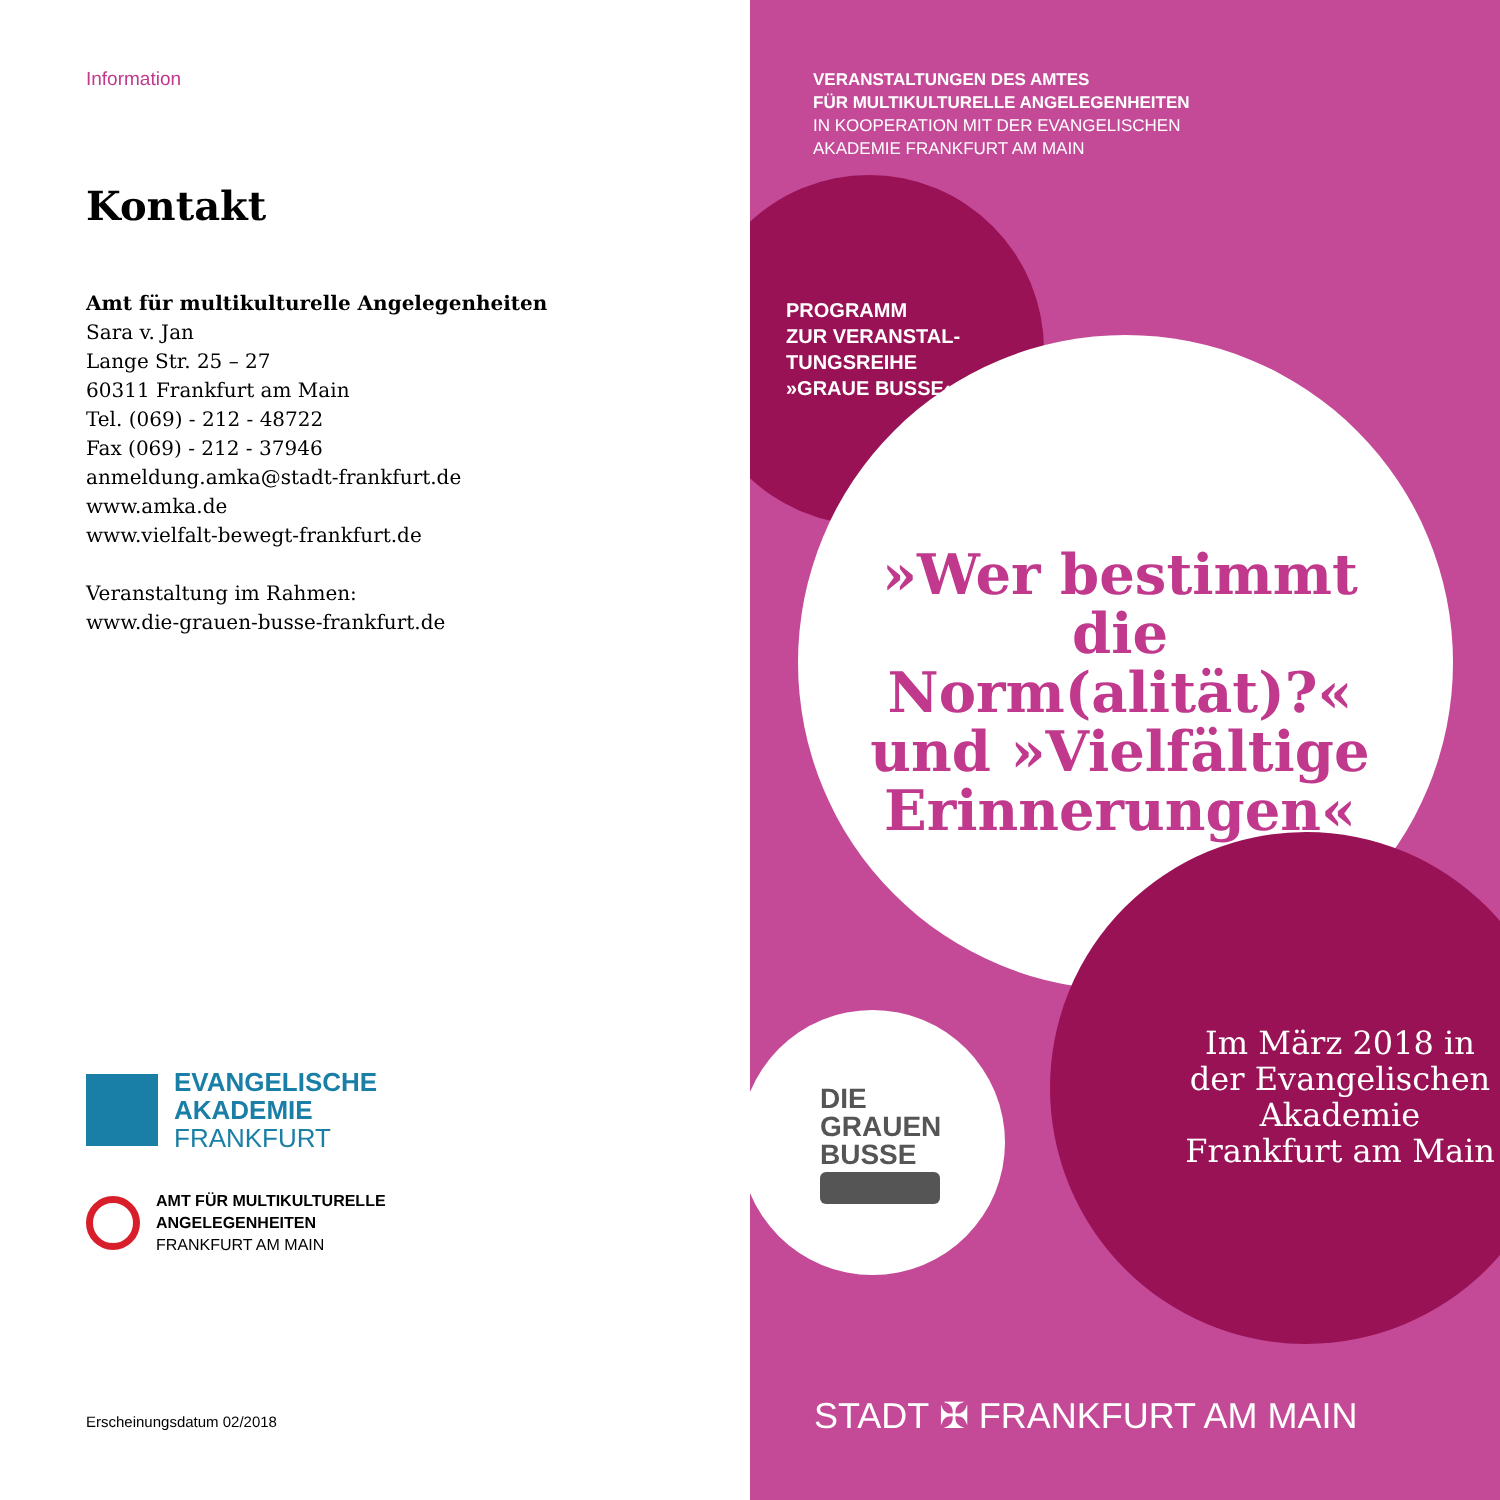Information
Kontakt
Amt für multikulturelle Angelegenheiten
Sara v. Jan
Lange Str. 25 – 27
60311 Frankfurt am Main
Tel. (069) - 212 - 48722
Fax (069) - 212 - 37946
anmeldung.amka@stadt-frankfurt.de
www.amka.de
www.vielfalt-bewegt-frankfurt.de
Veranstaltung im Rahmen:
www.die-grauen-busse-frankfurt.de
EVANGELISCHE
AKADEMIE
FRANKFURT
AMT FÜR MULTIKULTURELLE
ANGELEGENHEITEN
FRANKFURT AM MAIN
Erscheinungsdatum 02/2018
VERANSTALTUNGEN DES AMTES
FÜR MULTIKULTURELLE ANGELEGENHEITEN
IN KOOPERATION MIT DER EVANGELISCHEN
AKADEMIE FRANKFURT AM MAIN
PROGRAMM
ZUR VERANSTAL-
TUNGSREIHE
»GRAUE BUSSE«
»Wer bestimmt die Norm(alität)?« und »Vielfältige Erinnerungen«
Im März 2018 in
der Evangelischen
Akademie
Frankfurt am Main
DIE
GRAUEN
BUSSE
STADT ✠ FRANKFURT AM MAIN